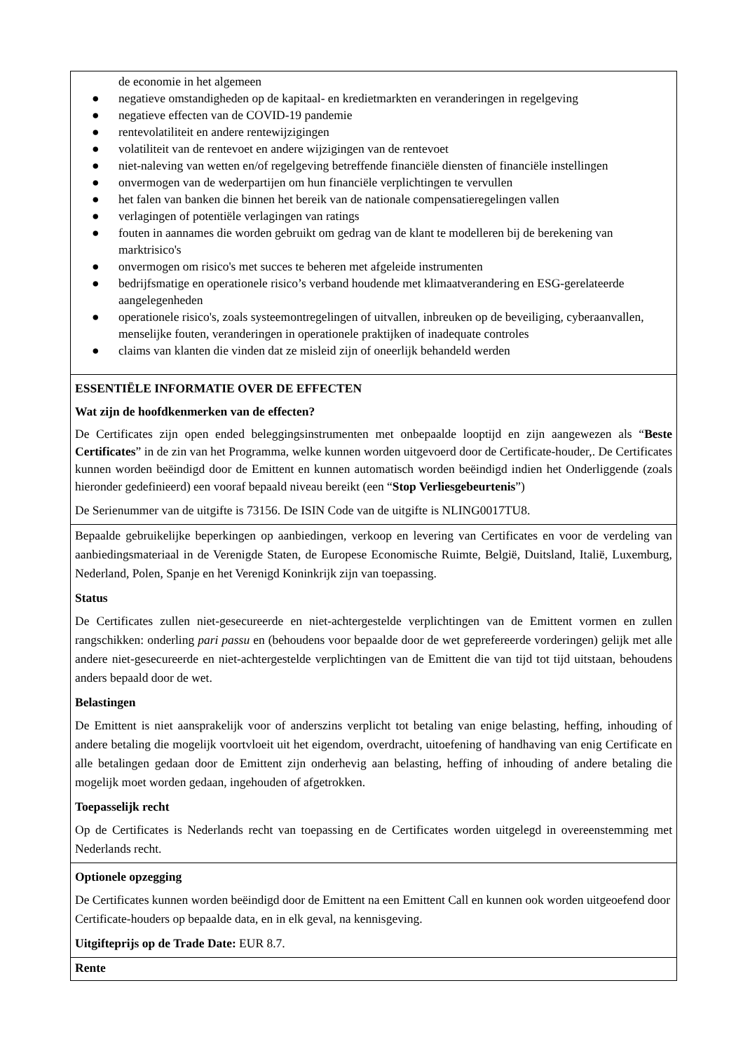| de economie in het algemeen ● negatieve omstandigheden op de kapitaal- en kredietmarkten en veranderingen in regelgeving ● negatieve effecten van de COVID-19 pandemie ● rentevolatiliteit en andere rentewijzigingen ● volatiliteit van de rentevoet en andere wijzigingen van de rentevoet ● niet-naleving van wetten en/of regelgeving betreffende financiële diensten of financiële instellingen ● onvermogen van de wederpartijen om hun financiële verplichtingen te vervullen ● het falen van banken die binnen het bereik van de nationale compensatieregelingen vallen ● verlagingen of potentiële verlagingen van ratings ● fouten in aannames die worden gebruikt om gedrag van de klant te modelleren bij de berekening van marktrisico's ● onvermogen om risico's met succes te beheren met afgeleide instrumenten ● bedrijfsmatige en operationele risico’s verband houdende met klimaatverandering en ESG-gerelateerde aangelegenheden ● operationele risico's, zoals systeemontregelingen of uitvallen, inbreuken op de beveiliging, cyberaanvallen, menselijke fouten, veranderingen in operationele praktijken of inadequate controles ● claims van klanten die vinden dat ze misleid zijn of oneerlijk behandeld werden |
| ESSENTIËLE INFORMATIE OVER DE EFFECTEN Wat zijn de hoofdkenmerken van de effecten? De Certificates zijn open ended beleggingsinstrumenten met onbepaalde looptijd en zijn aangewezen als “ Beste Certificates ” in de zin van het Programma, welke kunnen worden uitgevoerd door de Certificate-houder,. De Certificates kunnen worden beëindigd door de Emittent en kunnen automatisch worden beëindigd indien het Onderliggende (zoals hieronder gedefinieerd) een vooraf bepaald niveau bereikt (een “ Stop Verliesgebeurtenis ”) De Serienummer van de uitgifte is 73156. De ISIN Code van de uitgifte is NLING0017TU8. |
| Bepaalde gebruikelijke beperkingen op aanbiedingen, verkoop en levering van Certificates en voor de verdeling van aanbiedingsmateriaal in de Verenigde Staten, de Europese Economische Ruimte, België, Duitsland, Italië, Luxemburg, Nederland, Polen, Spanje en het Verenigd Koninkrijk zijn van toepassing. Status De Certificates zullen niet-gesecureerde en niet-achtergestelde verplichtingen van de Emittent vormen en zullen rangschikken: onderling pari passu en (behoudens voor bepaalde door de wet geprefereerde vorderingen) gelijk met alle andere niet-gesecureerde en niet-achtergestelde verplichtingen van de Emittent die van tijd tot tijd uitstaan, behoudens anders bepaald door de wet. Belastingen De Emittent is niet aansprakelijk voor of anderszins verplicht tot betaling van enige belasting, heffing, inhouding of andere betaling die mogelijk voortvloeit uit het eigendom, overdracht, uitoefening of handhaving van enig Certificate en alle betalingen gedaan door de Emittent zijn onderhevig aan belasting, heffing of inhouding of andere betaling die mogelijk moet worden gedaan, ingehouden of afgetrokken. Toepasselijk recht Op de Certificates is Nederlands recht van toepassing en de Certificates worden uitgelegd in overeenstemming met Nederlands recht. |
| Optionele opzegging De Certificates kunnen worden beëindigd door de Emittent na een Emittent Call en kunnen ook worden uitgeoefend door Certificate-houders op bepaalde data, en in elk geval, na kennisgeving. Uitgifteprijs op de Trade Date: EUR 8.7. |
| Rente |